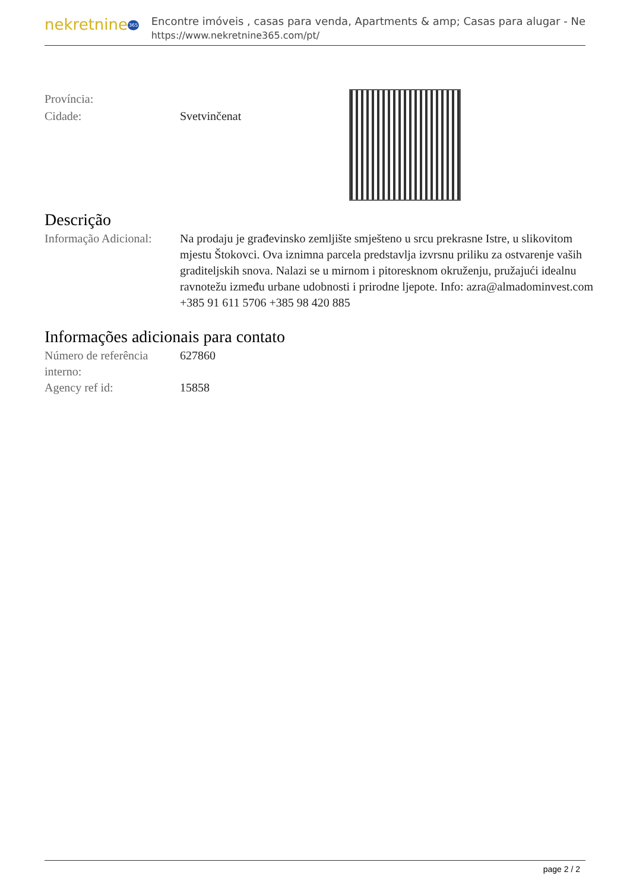nekretnine365
Encontre imóveis , casas para venda, Apartments & amp; Casas para alugar - Ne
https://www.nekretnine365.com/pt/
Província:
Cidade: Svetvinčenat
Descrição
Informação Adicional:
Na prodaju je građevinsko zemljište smješteno u srcu prekrasne Istre, u slikovitom mjestu Štokovci. Ova iznimna parcela predstavlja izvrsnu priliku za ostvarenje vaših graditeljskih snova. Nalazi se u mirnom i pitoresknom okruženju, pružajući idealnu ravnotežu između urbane udobnosti i prirodne ljepote. Info: azra@almadominvest.com +385 91 611 5706 +385 98 420 885
Informações adicionais para contato
Número de referência interno:
627860
Agency ref id: 15858
page 2 / 2